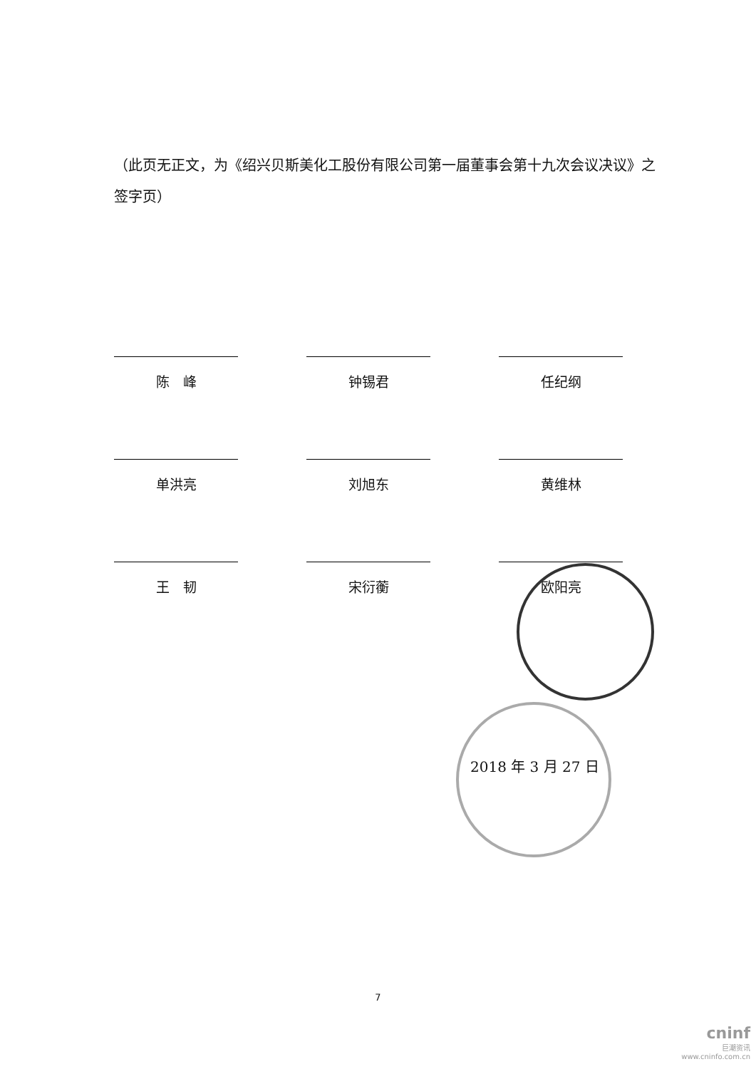（此页无正文，为《绍兴贝斯美化工股份有限公司第一届董事会第十九次会议决议》之签字页）
陈　峰
钟锡君
任纪纲
单洪亮
刘旭东
黄维林
王　韧
宋衍蘅
欧阳亮
2018 年 3 月 27 日
7
cninf
巨潮资讯
www.cninfo.com.cn